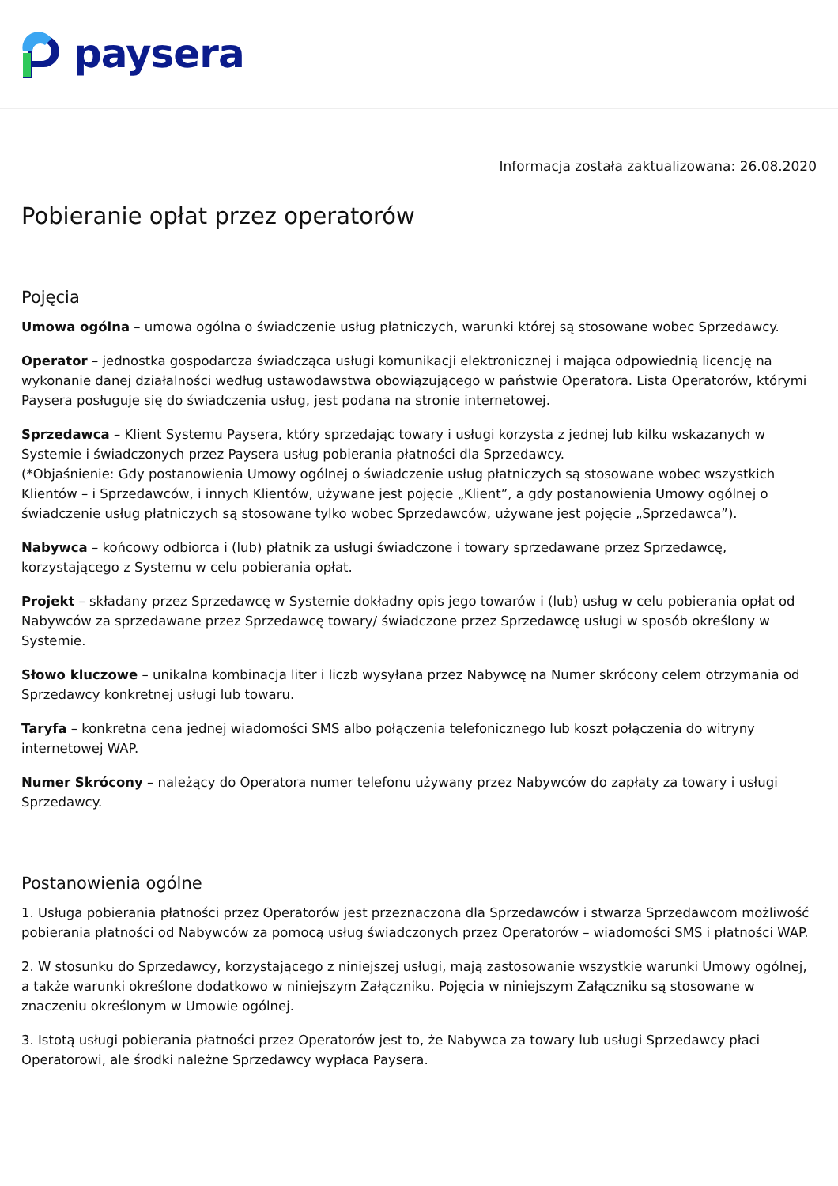paysera
Informacja została zaktualizowana: 26.08.2020
Pobieranie opłat przez operatorów
Pojęcia
Umowa ogólna – umowa ogólna o świadczenie usług płatniczych, warunki której są stosowane wobec Sprzedawcy.
Operator – jednostka gospodarcza świadcząca usługi komunikacji elektronicznej i mająca odpowiednią licencję na wykonanie danej działalności według ustawodawstwa obowiązującego w państwie Operatora. Lista Operatorów, którymi Paysera posługuje się do świadczenia usług, jest podana na stronie internetowej.
Sprzedawca – Klient Systemu Paysera, który sprzedając towary i usługi korzysta z jednej lub kilku wskazanych w Systemie i świadczonych przez Paysera usług pobierania płatności dla Sprzedawcy.
(*Objaśnienie: Gdy postanowienia Umowy ogólnej o świadczenie usług płatniczych są stosowane wobec wszystkich Klientów – i Sprzedawców, i innych Klientów, używane jest pojęcie „Klient”, a gdy postanowienia Umowy ogólnej o świadczenie usług płatniczych są stosowane tylko wobec Sprzedawców, używane jest pojęcie „Sprzedawca”).
Nabywca – końcowy odbiorca i (lub) płatnik za usługi świadczone i towary sprzedawane przez Sprzedawcę, korzystającego z Systemu w celu pobierania opłat.
Projekt – składany przez Sprzedawcę w Systemie dokładny opis jego towarów i (lub) usług w celu pobierania opłat od Nabywców za sprzedawane przez Sprzedawcę towary/ świadczone przez Sprzedawcę usługi w sposób określony w Systemie.
Słowo kluczowe – unikalna kombinacja liter i liczb wysyłana przez Nabywcę na Numer skrócony celem otrzymania od Sprzedawcy konkretnej usługi lub towaru.
Taryfa – konkretna cena jednej wiadomości SMS albo połączenia telefonicznego lub koszt połączenia do witryny internetowej WAP.
Numer Skrócony – należący do Operatora numer telefonu używany przez Nabywców do zapłaty za towary i usługi Sprzedawcy.
Postanowienia ogólne
1. Usługa pobierania płatności przez Operatorów jest przeznaczona dla Sprzedawców i stwarza Sprzedawcom możliwość pobierania płatności od Nabywców za pomocą usług świadczonych przez Operatorów – wiadomości SMS i płatności WAP.
2. W stosunku do Sprzedawcy, korzystającego z niniejszej usługi, mają zastosowanie wszystkie warunki Umowy ogólnej, a także warunki określone dodatkowo w niniejszym Załączniku. Pojęcia w niniejszym Załączniku są stosowane w znaczeniu określonym w Umowie ogólnej.
3. Istotą usługi pobierania płatności przez Operatorów jest to, że Nabywca za towary lub usługi Sprzedawcy płaci Operatorowi, ale środki należne Sprzedawcy wypłaca Paysera.